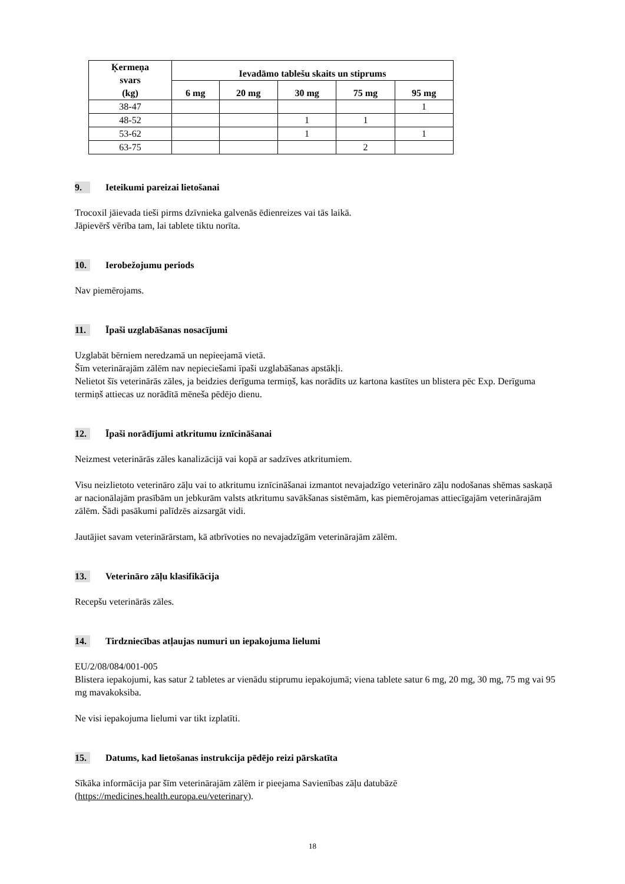| Ķermeņa svars (kg) | Ievadāmo tablešu skaits un stiprums | | | | |
| --- | --- | --- | --- | --- | --- |
| | 6 mg | 20 mg | 30 mg | 75 mg | 95 mg |
| 38-47 | | | | | 1 |
| 48-52 | | | 1 | 1 | |
| 53-62 | | | 1 | | 1 |
| 63-75 | | | | 2 | |
9. Ieteikumi pareizai lietošanai
Trocoxil jāievada tieši pirms dzīvnieka galvenās ēdienreizes vai tās laikā.
Jāpievērš vērība tam, lai tablete tiktu norīta.
10. Ierobežojumu periods
Nav piemērojams.
11. Īpaši uzglabāšanas nosacījumi
Uzglabāt bērniem neredzamā un nepieejamā vietā.
Šīm veterinārajām zālēm nav nepieciešami īpaši uzglabāšanas apstākļi.
Nelietot šīs veterinārās zāles, ja beidzies derīguma termiņš, kas norādīts uz kartona kastītes un blistera pēc Exp. Derīguma termiņš attiecas uz norādītā mēneša pēdējo dienu.
12. Īpaši norādījumi atkritumu iznīcināšanai
Neizmest veterinārās zāles kanalizācijā vai kopā ar sadzīves atkritumiem.
Visu neizlietoto veterināro zāļu vai to atkritumu iznīcināšanai izmantot nevajadzīgo veterināro zāļu nodošanas shēmas saskaņā ar nacionālajām prasībām un jebkurām valsts atkritumu savākšanas sistēmām, kas piemērojamas attiecīgajām veterinārajām zālēm. Šādi pasākumi palīdzēs aizsargāt vidi.
Jautājiet savam veterinārārstam, kā atbrīvoties no nevajadzīgām veterinārajām zālēm.
13. Veterināro zāļu klasifikācija
Recepšu veterinārās zāles.
14. Tirdzniecības atļaujas numuri un iepakojuma lielumi
EU/2/08/084/001-005
Blistera iepakojumi, kas satur 2 tabletes ar vienādu stiprumu iepakojumā; viena tablete satur 6 mg, 20 mg, 30 mg, 75 mg vai 95 mg mavakoksiba.
Ne visi iepakojuma lielumi var tikt izplatīti.
15. Datums, kad lietošanas instrukcija pēdējo reizi pārskatīta
Sīkāka informācija par šīm veterinārajām zālēm ir pieejama Savienības zāļu datubāzē (https://medicines.health.europa.eu/veterinary).
18